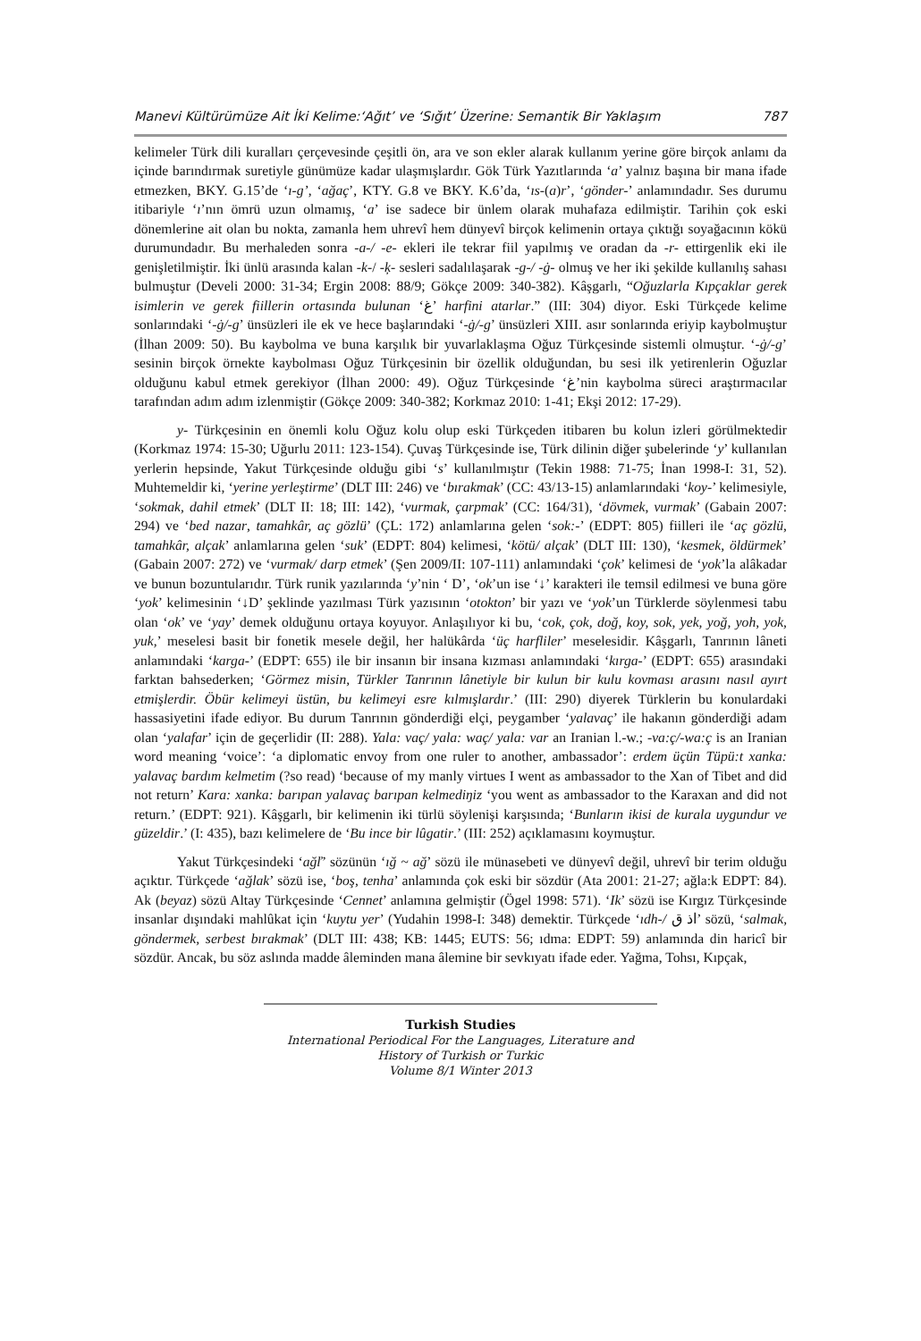Manevi Kültürümüze Ait İki Kelime:‘Ağıt’ ve ‘Sığıt’ Üzerine: Semantik Bir Yaklaşım 787
kelimeler Türk dili kuralları çerçevesinde çeşitli ön, ara ve son ekler alarak kullanım yerine göre birçok anlamı da içinde barındırmak suretiyle günümüze kadar ulaşmışlardır. Gök Türk Yazıtlarında ‘a’ yalnız başına bir mana ifade etmezken, BKY. G.15’de ‘ı-g’, ‘ağaç’, KTY. G.8 ve BKY. K.6’da, ‘ıs-(a)r’, ‘gönder-’ anlamındadır. Ses durumu itibariyle ‘ı’nın ömrü uzun olmamış, ‘a’ ise sadece bir ünlem olarak muhafaza edilmiştir. Tarihin çok eski dönemlerine ait olan bu nokta, zamanla hem uhrevî hem dünyevî birçok kelimenin ortaya çıktığı soyağacının kökü durumundadır. Bu merhaleden sonra -a-/ -e- ekleri ile tekrar fiil yapılmış ve oradan da -r- ettirgenlik eki ile genişletilmiştir. İki ünlü arasında kalan -k-/ -ķ- sesleri sadalılaşarak -g-/ -ġ- olmuş ve her iki şekilde kullanılış sahası bulmuştur (Develi 2000: 31-34; Ergin 2008: 88/9; Gökçe 2009: 340-382). Kâşgarlı, “Oğuzlarla Kıpçaklar gerek isimlerin ve gerek fiillerin ortasında bulunan ‘غ’ harfini atarlar.” (III: 304) diyor. Eski Türkçede kelime sonlarındaki ‘-ġ/-g’ ünsüzleri ile ek ve hece başlarındaki ‘-ġ/-g’ ünsüzleri XIII. asır sonlarında eriyip kaybolmuştur (İlhan 2009: 50). Bu kaybolma ve buna karşılık bir yuvarlaklaşma Oğuz Türkçesinde sistemli olmuştur. ‘-ġ/-g’ sesinin birçok örnekte kaybolması Oğuz Türkçesinin bir özellik olduğundan, bu sesi ilk yetirenlerin Oğuzlar olduğunu kabul etmek gerekiyor (İlhan 2000: 49). Oğuz Türkçesinde ‘غ’nin kaybolma süreci araştırmacılar tarafından adım adım izlenmiştir (Gökçe 2009: 340-382; Korkmaz 2010: 1-41; Ekşi 2012: 17-29).
y- Türkçesinin en önemli kolu Oğuz kolu olup eski Türkçeden itibaren bu kolun izleri görülmektedir (Korkmaz 1974: 15-30; Uğurlu 2011: 123-154). Çuvaş Türkçesinde ise, Türk dilinin diğer şubelerinde ‘y’ kullanılan yerlerin hepsinde, Yakut Türkçesinde olduğu gibi ‘s’ kullanılmıştır (Tekin 1988: 71-75; İnan 1998-I: 31, 52). Muhtemeldir ki, ‘yerine yerleştirme’ (DLT III: 246) ve ‘bırakmak’ (CC: 43/13-15) anlamlarındaki ‘koy-’ kelimesiyle, ‘sokmak, dahil etmek’ (DLT II: 18; III: 142), ‘vurmak, çarpmak’ (CC: 164/31), ‘dövmek, vurmak’ (Gabain 2007: 294) ve ‘bed nazar, tamahkâr, aç gözlü’ (ÇL: 172) anlamlarına gelen ‘sok:-’ (EDPT: 805) fiilleri ile ‘aç gözlü, tamahkâr, alçak’ anlamlarına gelen ‘suk’ (EDPT: 804) kelimesi, ‘kötü/ alçak’ (DLT III: 130), ‘kesmek, öldürmek’ (Gabain 2007: 272) ve ‘vurmak/ darp etmek’ (Şen 2009/II: 107-111) anlamındaki ‘çok’ kelimesi de ‘yok’la alâkadar ve bunun bozuntularıdır. Türk runik yazılarında ‘y’nin ‘ D’, ‘ok’un ise ‘↓’ karakteri ile temsil edilmesi ve buna göre ‘yok’ kelimesinin ‘↓D’ şeklinde yazılması Türk yazısının ‘otokton’ bir yazı ve ‘yok’un Türklerde söylenmesi tabu olan ‘ok’ ve ‘yay’ demek olduğunu ortaya koyuyor. Anlaşılıyor ki bu, ‘cok, çok, doğ, koy, sok, yek, yoğ, yoh, yok, yuk,’ meselesi basit bir fonetik mesele değil, her halükârda ‘üç harfliler’ meselesidir. Kâşgarlı, Tanrının lâneti anlamındaki ‘karga-’ (EDPT: 655) ile bir insanın bir insana kızması anlamındaki ‘kırga-’ (EDPT: 655) arasındaki farktan bahsederken; ‘Görmez misin, Türkler Tanrının lânetiyle bir kulun bir kulu kovması arasını nasıl ayırt etmişlerdir. Öbür kelimeyi üstün, bu kelimeyi esre kılmışlardır.’ (III: 290) diyerek Türklerin bu konulardaki hassasiyetini ifade ediyor. Bu durum Tanrının gönderdiği elçi, peygamber ‘yalavaç’ ile hakanın gönderdiği adam olan ‘yalafar’ için de geçerlidir (II: 288). Yala: vaç/ yala: waç/ yala: var an Iranian l.-w.; -va:ç/-wa:ç is an Iranian word meaning ‘voice’: ‘a diplomatic envoy from one ruler to another, ambassador’: erdem üçün Tüpü:t xanka: yalavaç bardım kelmetim (?so read) ‘because of my manly virtues I went as ambassador to the Xan of Tibet and did not return’ Kara: xanka: barıpan yalavaç barıpan kelmediŋiz ‘you went as ambassador to the Karaxan and did not return.’ (EDPT: 921). Kâşgarlı, bir kelimenin iki türlü söylenişi karşısında; ‘Bunların ikisi de kurala uygundur ve güzeldir.’ (I: 435), bazı kelimelere de ‘Bu ince bir lûgatir.’ (III: 252) açıklamasını koymuştur.
Yakut Türkçesindeki ‘ağľ’ sözünün ‘ığ ~ ağ’ sözü ile münasebeti ve dünyevî değil, uhrevî bir terim olduğu açıktır. Türkçede ‘ağlak’ sözü ise, ‘boş, tenha’ anlamında çok eski bir sözdür (Ata 2001: 21-27; ağla:k EDPT: 84). Ak (beyaz) sözü Altay Türkçesinde ‘Cennet’ anlamına gelmiştir (Ögel 1998: 571). ‘Ik’ sözü ise Kırgız Türkçesinde insanlar dışındaki mahlûkat için ‘kuytu yer’ (Yudahin 1998-I: 348) demektir. Türkçede ‘ıdh-/ اذ ق’ sözü, ‘salmak, göndermek, serbest bırakmak’ (DLT III: 438; KB: 1445; EUTS: 56; ıdma: EDPT: 59) anlamında din haricî bir sözdür. Ancak, bu söz aslında madde âleminden mana âlemine bir sevkıyatı ifade eder. Yağma, Tohsı, Kıpçak,
Turkish Studies
International Periodical For the Languages, Literature and History of Turkish or Turkic
Volume 8/1 Winter 2013